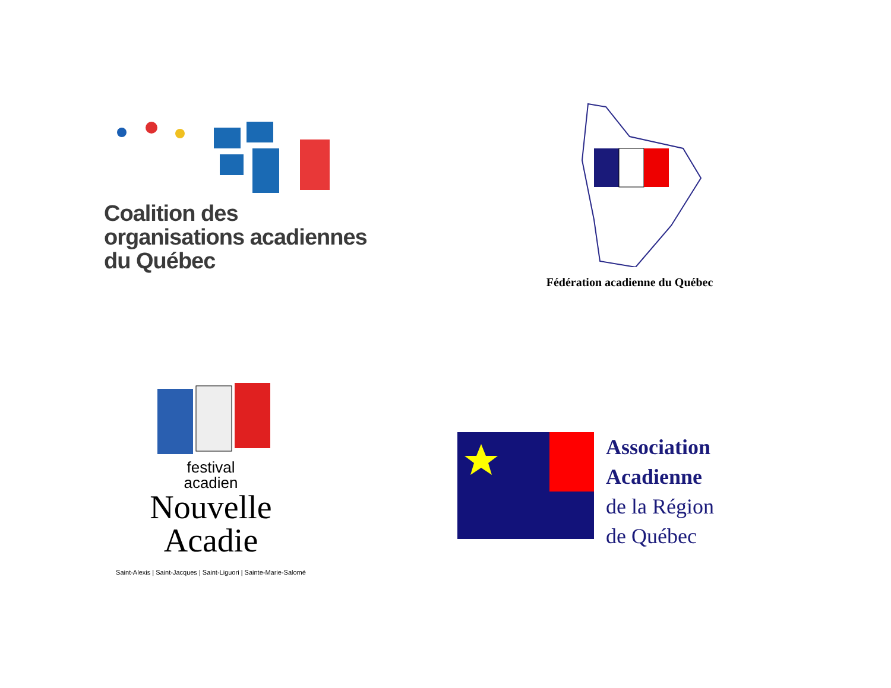Coalition des
organisations acadiennes
du Québec
Fédération acadienne du Québec
festival
acadien
Nouvelle
Acadie
Saint-Alexis | Saint-Jacques | Saint-Liguori | Sainte-Marie-Salomé
Association
Acadienne
de la Région
de Québec